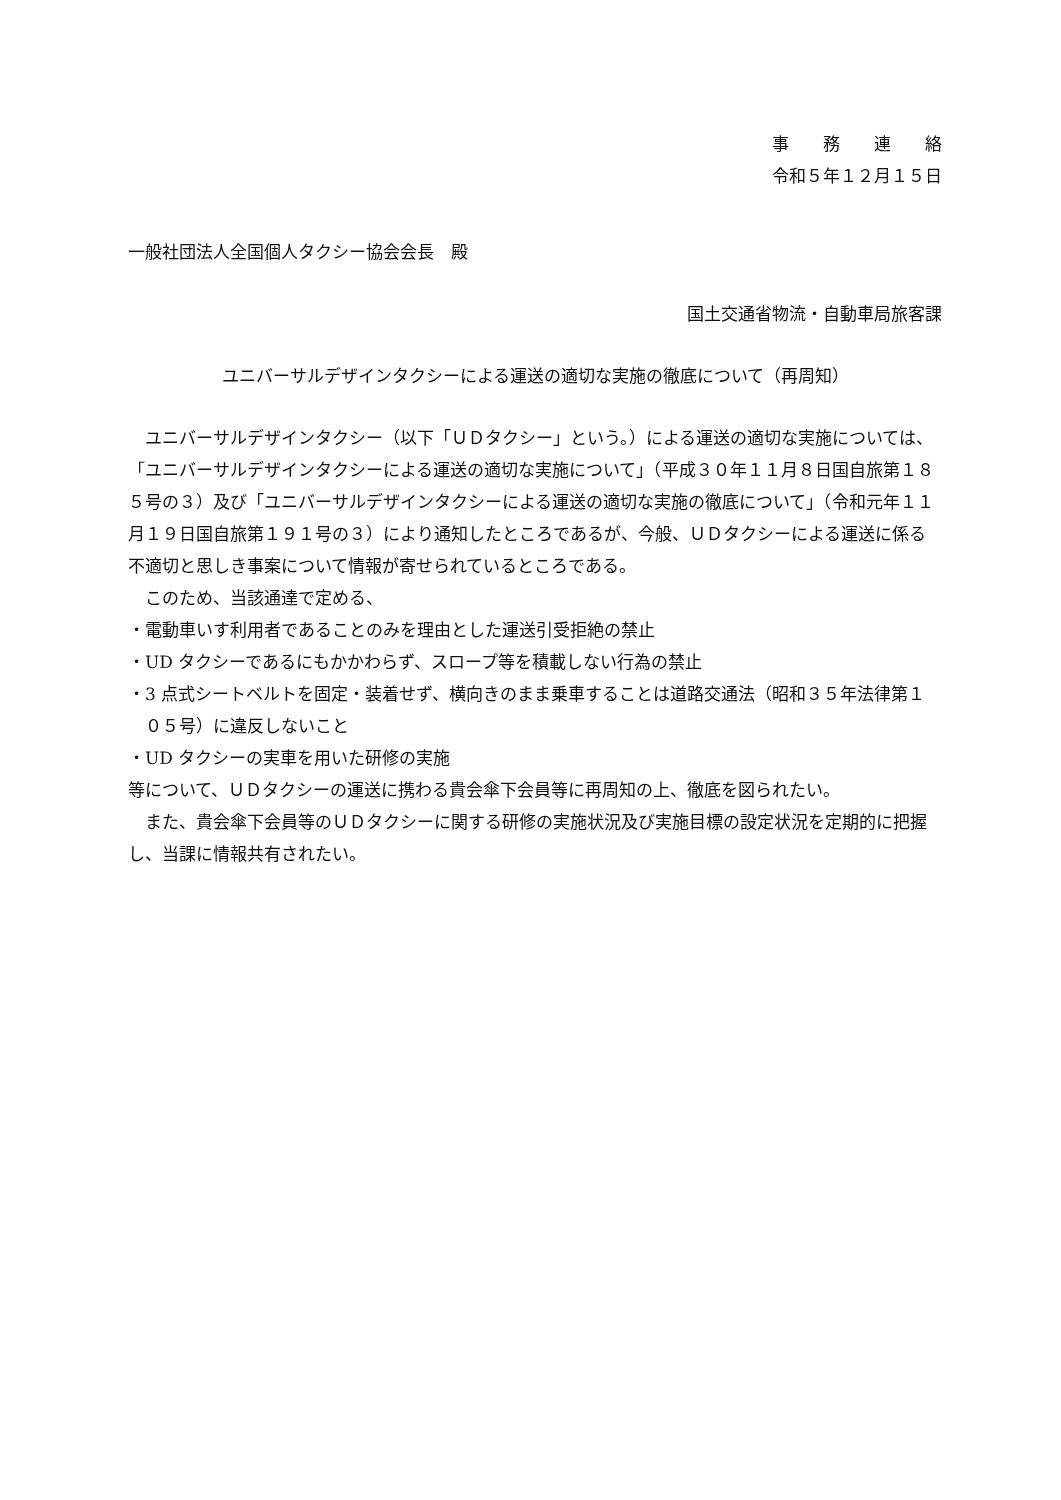事　　務　　連　　絡
令和５年１２月１５日
一般社団法人全国個人タクシー協会会長　殿
国土交通省物流・自動車局旅客課
ユニバーサルデザインタクシーによる運送の適切な実施の徹底について（再周知）
ユニバーサルデザインタクシー（以下「ＵＤタクシー」という。）による運送の適切な実施については、「ユニバーサルデザインタクシーによる運送の適切な実施について」（平成３０年１１月８日国自旅第１８５号の３）及び「ユニバーサルデザインタクシーによる運送の適切な実施の徹底について」（令和元年１１月１９日国自旅第１９１号の３）により通知したところであるが、今般、ＵＤタクシーによる運送に係る不適切と思しき事案について情報が寄せられているところである。
このため、当該通達で定める、
・電動車いす利用者であることのみを理由とした運送引受拒絶の禁止
・UD タクシーであるにもかかわらず、スロープ等を積載しない行為の禁止
・3 点式シートベルトを固定・装着せず、横向きのまま乗車することは道路交通法（昭和３５年法律第１０５号）に違反しないこと
・UD タクシーの実車を用いた研修の実施
等について、ＵＤタクシーの運送に携わる貴会傘下会員等に再周知の上、徹底を図られたい。
また、貴会傘下会員等のＵＤタクシーに関する研修の実施状況及び実施目標の設定状況を定期的に把握し、当課に情報共有されたい。